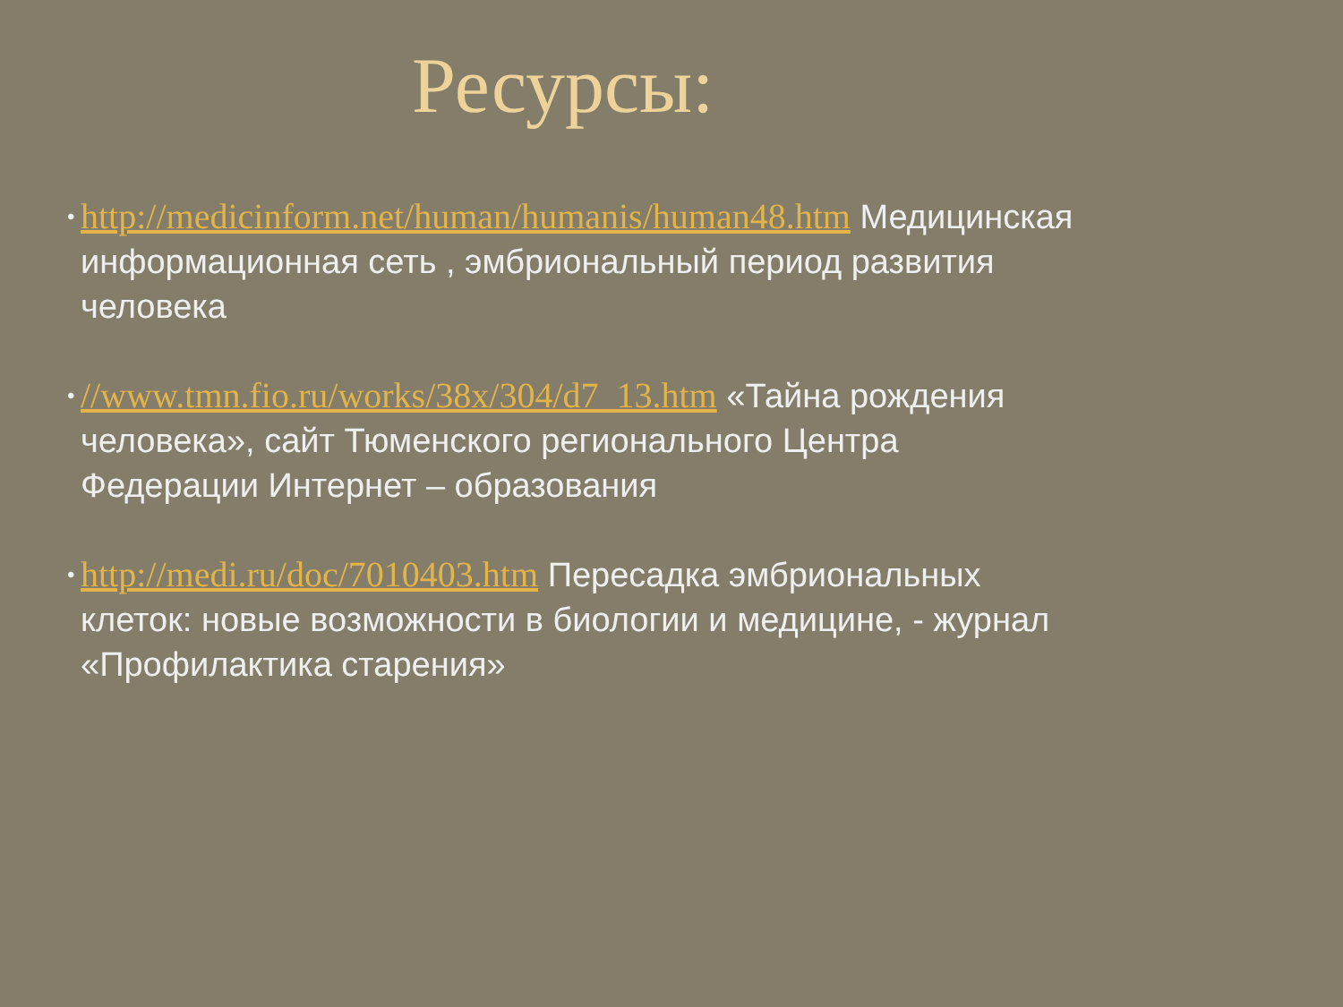Ресурсы:
• http://medicinform.net/human/humanis/human48.htm Медицинская информационная сеть , эмбриональный период развития человека
• //www.tmn.fio.ru/works/38x/304/d7_13.htm «Тайна рождения человека», сайт Тюменского регионального Центра Федерации Интернет – образования
• http://medi.ru/doc/7010403.htm Пересадка эмбриональных клеток: новые возможности в биологии и медицине, - журнал «Профилактика старения»